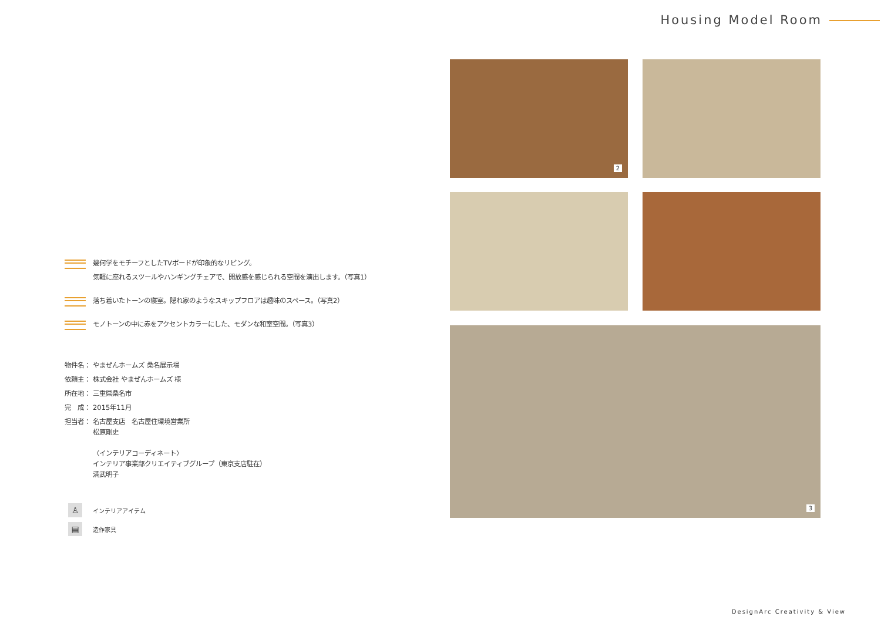Housing Model Room
幾何学をモチーフとしたTVボードが印象的なリビング。
気軽に座れるスツールやハンギングチェアで、開放感を感じられる空間を演出します。（写真1）
落ち着いたトーンの寝室。隠れ家のようなスキップフロアは趣味のスペース。（写真2）
モノトーンの中に赤をアクセントカラーにした、モダンな和室空間。（写真3）
物件名： やまぜんホームズ 桑名展示場
依頼主： 株式会社 やまぜんホームズ 様
所在地： 三重県桑名市
完　成： 2015年11月
担当者： 名古屋支店　名古屋住環境営業所
松原剛史
〈インテリアコーディネート〉
インテリア事業部クリエイティブグループ（東京支店駐在）
満武明子
♙ インテリアアイテム
▤ 造作家具
2
3
DesignArc Creativity & View